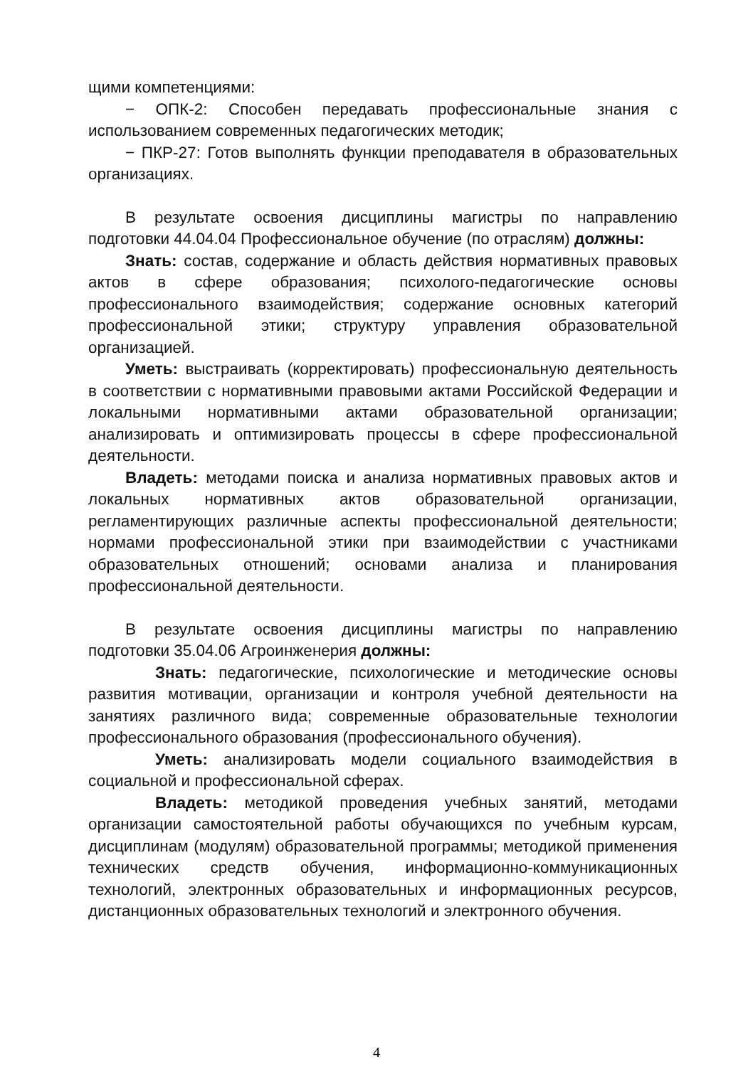щими компетенциями:
− ОПК-2: Способен передавать профессиональные знания с использованием современных педагогических методик;
− ПКР-27: Готов выполнять функции преподавателя в образовательных организациях.
В результате освоения дисциплины магистры по направлению подготовки 44.04.04 Профессиональное обучение (по отраслям) должны:
Знать: состав, содержание и область действия нормативных правовых актов в сфере образования; психолого-педагогические основы профессионального взаимодействия; содержание основных категорий профессиональной этики; структуру управления образовательной организацией.
Уметь: выстраивать (корректировать) профессиональную деятельность в соответствии с нормативными правовыми актами Российской Федерации и локальными нормативными актами образовательной организации; анализировать и оптимизировать процессы в сфере профессиональной деятельности.
Владеть: методами поиска и анализа нормативных правовых актов и локальных нормативных актов образовательной организации, регламентирующих различные аспекты профессиональной деятельности; нормами профессиональной этики при взаимодействии с участниками образовательных отношений; основами анализа и планирования профессиональной деятельности.
В результате освоения дисциплины магистры по направлению подготовки 35.04.06 Агроинженерия должны:
Знать: педагогические, психологические и методические основы развития мотивации, организации и контроля учебной деятельности на занятиях различного вида; современные образовательные технологии профессионального образования (профессионального обучения).
Уметь: анализировать модели социального взаимодействия в социальной и профессиональной сферах.
Владеть: методикой проведения учебных занятий, методами организации самостоятельной работы обучающихся по учебным курсам, дисциплинам (модулям) образовательной программы; методикой применения технических средств обучения, информационно-коммуникационных технологий, электронных образовательных и информационных ресурсов, дистанционных образовательных технологий и электронного обучения.
4